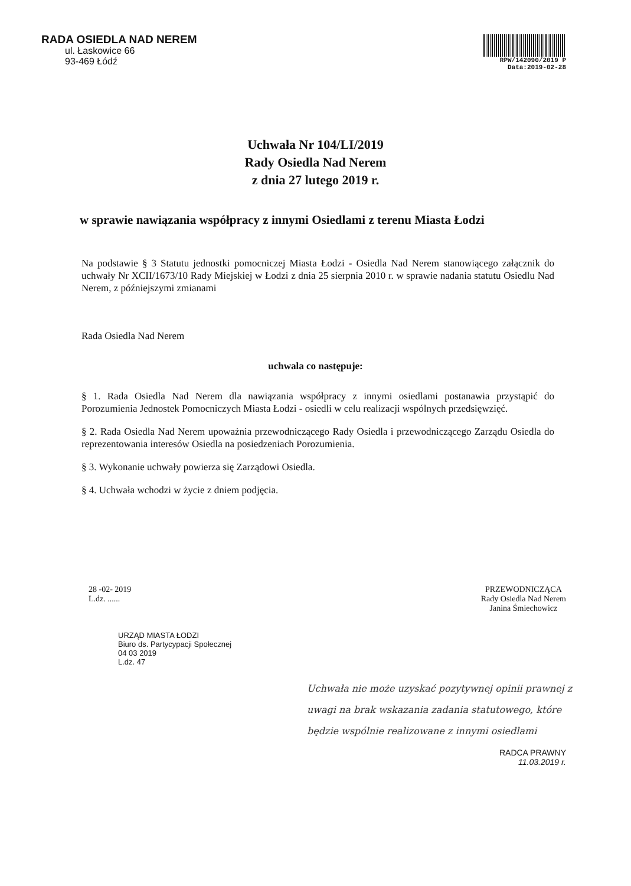RADA OSIEDLA NAD NEREM
ul. Łaskowice 66
93-469 Łódź
RPW/142090/2019 P
Data:2019-02-28
Uchwała Nr 104/LI/2019
Rady Osiedla Nad Nerem
z dnia 27 lutego 2019 r.
w sprawie nawiązania współpracy z innymi Osiedlami z terenu Miasta Łodzi
Na podstawie § 3 Statutu jednostki pomocniczej Miasta Łodzi - Osiedla Nad Nerem stanowiącego załącznik do uchwały Nr XCII/1673/10 Rady Miejskiej w Łodzi z dnia 25 sierpnia 2010 r. w sprawie nadania statutu Osiedlu Nad Nerem, z późniejszymi zmianami
Rada Osiedla Nad Nerem
uchwala co następuje:
§ 1. Rada Osiedla Nad Nerem dla nawiązania współpracy z innymi osiedlami postanawia przystąpić do Porozumienia Jednostek Pomocniczych Miasta Łodzi - osiedli w celu realizacji wspólnych przedsięwzięć.
§ 2. Rada Osiedla Nad Nerem upoważnia przewodniczącego Rady Osiedla i przewodniczącego Zarządu Osiedla do reprezentowania interesów Osiedla na posiedzeniach Porozumienia.
§ 3. Wykonanie uchwały powierza się Zarządowi Osiedla.
§ 4. Uchwała wchodzi w życie z dniem podjęcia.
28 -02- 2019
L.dz. ......
PRZEWODNICZĄCA
Rady Osiedla Nad Nerem
Janina Śmiechowicz
URZĄD MIASTA ŁODZI
Biuro ds. Partycypacji Społecznej
04 03 2019
L.dz. 47
Uchwała nie może uzyskać pozytywnej opinii prawnej z uwagi na brak wskazania zadania statutowego, które będzie wspólnie realizowane z innymi osiedlami
RADCA PRAWNY
11.03.2019 r.